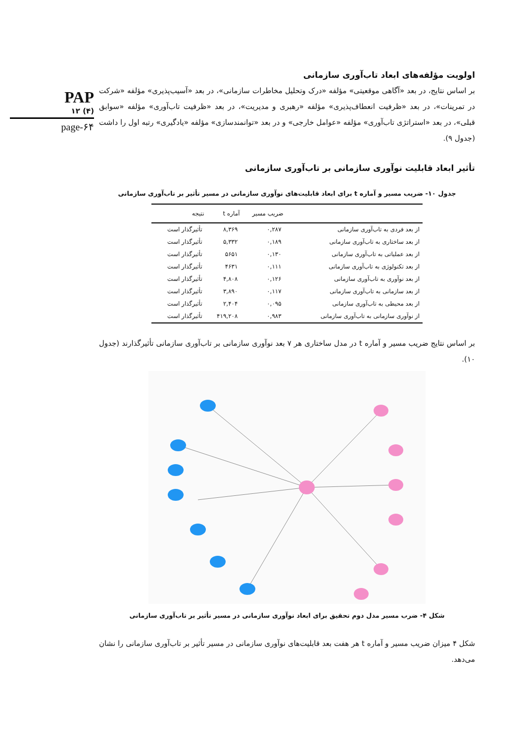PAP
۱۲ (۴)
page-۶۴
اولویت مؤلفه‌های ابعاد تاب‌آوری سازمانی
بر اساس نتایج، در بعد «آگاهی موقعیتی» مؤلفه «درک وتحلیل مخاطرات سازمانی»، در بعد «آسیب‌پذیری» مؤلفه «شرکت در تمرینات»، در بعد «ظرفیت انعطاف‌پذیری» مؤلفه «رهبری و مدیریت»، در بعد «ظرفیت تاب‌آوری» مؤلفه «سوابق قبلی»، در بعد «استراتژی تاب‌آوری» مؤلفه «عوامل خارجی» و در بعد «توانمندسازی» مؤلفه «یادگیری» رتبه اول را داشت (جدول ۹).
تأثیر ابعاد قابلیت نوآوری سازمانی بر تاب‌آوری سازمانی
جدول ۱۰- ضریب مسیر و آماره t برای ابعاد قابلیت‌های نوآوری سازمانی در مسیر تأثیر بر تاب‌آوری سازمانی
| | ضریب مسیر | آماره t | نتیجه |
| --- | --- | --- | --- |
| از بعد فردی به تاب‌آوری سازمانی | ۰,۲۸۷ | ۸,۳۶۹ | تأثیرگذار است |
| از بعد ساختاری به تاب‌آوری سازمانی | ۰,۱۸۹ | ۵,۳۳۲ | تأثیرگذار است |
| از بعد عملیاتی به تاب‌آوری سازمانی | ۰,۱۳۰ | ۵۶۵۱ | تأثیرگذار است |
| از بعد تکنولوژی به تاب‌آوری سازمانی | ۰,۱۱۱ | ۴۶۳۱ | تأثیرگذار است |
| از بعد نوآوری به تاب‌آوری سازمانی | ۰,۱۲۶ | ۴,۸۰۸ | تأثیرگذار است |
| از بعد سازمانی به تاب‌آوری سازمانی | ۰,۱۱۷ | ۳,۸۹۰ | تأثیرگذار است |
| از بعد محیطی به تاب‌آوری سازمانی | ۰,۰۹۵ | ۲,۴۰۴ | تأثیرگذار است |
| از نوآوری سازمانی به تاب‌آوری سازمانی | ۰,۹۸۳ | ۴۱۹,۲۰۸ | تأثیرگذار است |
بر اساس نتایج ضریب مسیر و آماره t در مدل ساختاری هر ۷ بعد نوآوری سازمانی بر تاب‌آوری سازمانی تأثیرگذارند (جدول ۱۰).
شکل ۴- ضرب مسیر مدل دوم تحقیق برای ابعاد نوآوری سازمانی در مسیر تأثیر بر تاب‌آوری سازمانی
شکل ۴ میزان ضریب مسیر و آماره t هر هفت بعد قابلیت‌های نوآوری سازمانی در مسیر تأثیر بر تاب‌آوری سازمانی را نشان می‌دهد.